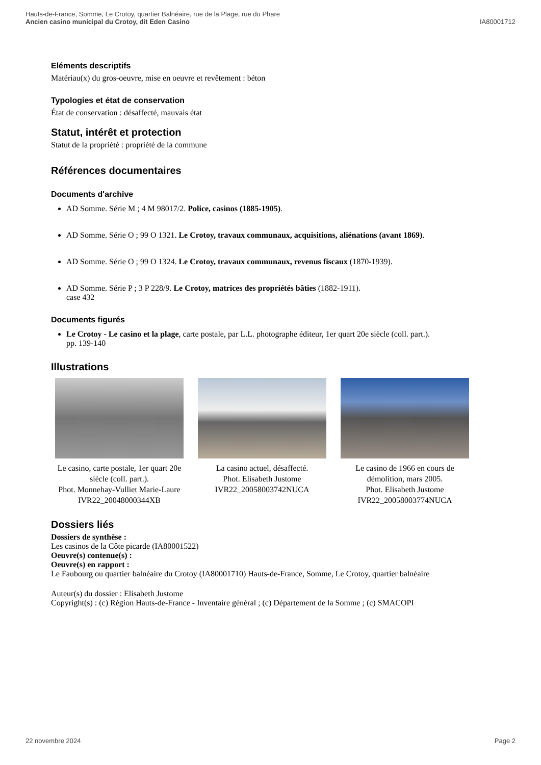Hauts-de-France, Somme, Le Crotoy, quartier Balnéaire, rue de la Plage, rue du Phare
Ancien casino municipal du Crotoy, dit Eden Casino
IA80001712
Eléments descriptifs
Matériau(x) du gros-oeuvre, mise en oeuvre et revêtement : béton
Typologies et état de conservation
État de conservation : désaffecté, mauvais état
Statut, intérêt et protection
Statut de la propriété : propriété de la commune
Références documentaires
Documents d'archive
AD Somme. Série M ; 4 M 98017/2. Police, casinos (1885-1905).
AD Somme. Série O ; 99 O 1321. Le Crotoy, travaux communaux, acquisitions, aliénations (avant 1869).
AD Somme. Série O ; 99 O 1324. Le Crotoy, travaux communaux, revenus fiscaux (1870-1939).
AD Somme. Série P ; 3 P 228/9. Le Crotoy, matrices des propriétés bâties (1882-1911).
case 432
Documents figurés
Le Crotoy - Le casino et la plage, carte postale, par L.L. photographe éditeur, 1er quart 20e siècle (coll. part.).
pp. 139-140
Illustrations
Le casino, carte postale, 1er quart 20e siècle (coll. part.).
Phot. Monnehay-Vulliet Marie-Laure
IVR22_20048000344XB
La casino actuel, désaffecté.
Phot. Elisabeth Justome
IVR22_20058003742NUCA
Le casino de 1966 en cours de démolition, mars 2005.
Phot. Elisabeth Justome
IVR22_20058003774NUCA
Dossiers liés
Dossiers de synthèse :
Les casinos de la Côte picarde (IA80001522)
Oeuvre(s) contenue(s) :
Oeuvre(s) en rapport :
Le Faubourg ou quartier balnéaire du Crotoy (IA80001710) Hauts-de-France, Somme, Le Crotoy, quartier balnéaire
Auteur(s) du dossier : Elisabeth Justome
Copyright(s) : (c) Région Hauts-de-France - Inventaire général ; (c) Département de la Somme ; (c) SMACOPI
22 novembre 2024 Page 2